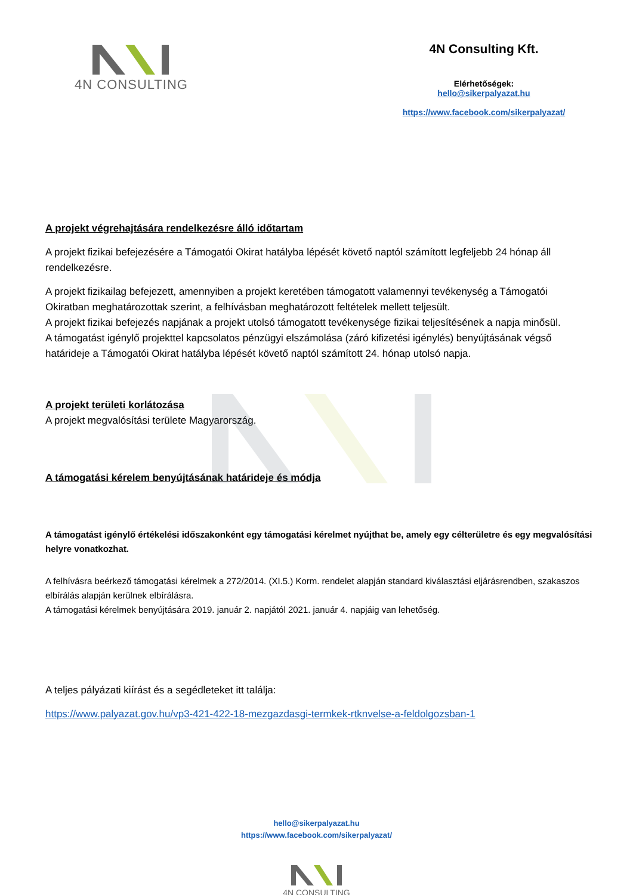4N CONSULTING 4N Consulting Kft.
Elérhetőségek:
hello@sikerpalyazat.hu
https://www.facebook.com/sikerpalyazat/
A projekt végrehajtására rendelkezésre álló időtartam
A projekt fizikai befejezésére a Támogatói Okirat hatályba lépését követő naptól számított legfeljebb 24 hónap áll rendelkezésre.
A projekt fizikailag befejezett, amennyiben a projekt keretében támogatott valamennyi tevékenység a Támogatói Okiratban meghatározottak szerint, a felhívásban meghatározott feltételek mellett teljesült.
A projekt fizikai befejezés napjának a projekt utolsó támogatott tevékenysége fizikai teljesítésének a napja minősül.
A támogatást igénylő projekttel kapcsolatos pénzügyi elszámolása (záró kifizetési igénylés) benyújtásának végső határideje a Támogatói Okirat hatályba lépését követő naptól számított 24. hónap utolsó napja.
A projekt területi korlátozása
A projekt megvalósítási területe Magyarország.
A támogatási kérelem benyújtásának határideje és módja
A támogatást igénylő értékelési időszakonként egy támogatási kérelmet nyújthat be, amely egy célterületre és egy megvalósítási helyre vonatkozhat.
A felhívásra beérkező támogatási kérelmek a 272/2014. (XI.5.) Korm. rendelet alapján standard kiválasztási eljárásrendben, szakaszos elbírálás alapján kerülnek elbírálásra.
A támogatási kérelmek benyújtására 2019. január 2. napjától 2021. január 4. napjáig van lehetőség.
A teljes pályázati kiírást és a segédleteket itt találja:
https://www.palyazat.gov.hu/vp3-421-422-18-mezgazdasgi-termkek-rtknvelse-a-feldolgozsban-1
hello@sikerpalyazat.hu
https://www.facebook.com/sikerpalyazat/
4N CONSULTING